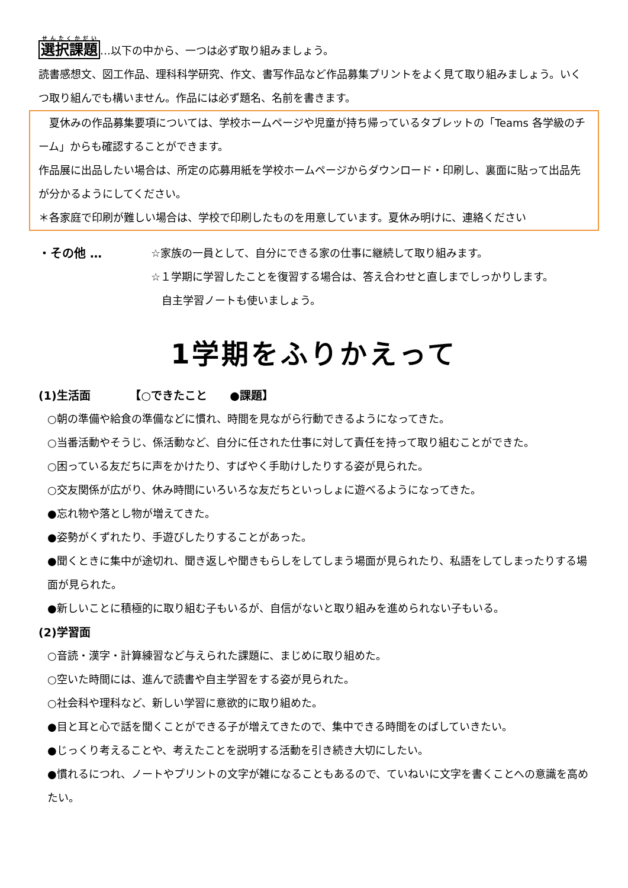選択課題…以下の中から、一つは必ず取り組みましょう。
読書感想文、図工作品、理科科学研究、作文、書写作品など作品募集プリントをよく見て取り組みましょう。いくつ取り組んでも構いません。作品には必ず題名、名前を書きます。
　夏休みの作品募集要項については、学校ホームページや児童が持ち帰っているタブレットの「Teams 各学級のチーム」からも確認することができます。
作品展に出品したい場合は、所定の応募用紙を学校ホームページからダウンロード・印刷し、裏面に貼って出品先が分かるようにしてください。
＊各家庭で印刷が難しい場合は、学校で印刷したものを用意しています。夏休み明けに、連絡ください
・その他 … ☆家族の一員として、自分にできる家の仕事に継続して取り組みます。
☆１学期に学習したことを復習する場合は、答え合わせと直しまでしっかりします。
　自主学習ノートも使いましょう。
1学期をふりかえって
(1)生活面　　　　【○できたこと　　●課題】
○朝の準備や給食の準備などに慣れ、時間を見ながら行動できるようになってきた。
○当番活動やそうじ、係活動など、自分に任された仕事に対して責任を持って取り組むことができた。
○困っている友だちに声をかけたり、すばやく手助けしたりする姿が見られた。
○交友関係が広がり、休み時間にいろいろな友だちといっしょに遊べるようになってきた。
●忘れ物や落とし物が増えてきた。
●姿勢がくずれたり、手遊びしたりすることがあった。
●聞くときに集中が途切れ、聞き返しや聞きもらしをしてしまう場面が見られたり、私語をしてしまったりする場面が見られた。
●新しいことに積極的に取り組む子もいるが、自信がないと取り組みを進められない子もいる。
(2)学習面
○音読・漢字・計算練習など与えられた課題に、まじめに取り組めた。
○空いた時間には、進んで読書や自主学習をする姿が見られた。
○社会科や理科など、新しい学習に意欲的に取り組めた。
●目と耳と心で話を聞くことができる子が増えてきたので、集中できる時間をのばしていきたい。
●じっくり考えることや、考えたことを説明する活動を引き続き大切にしたい。
●慣れるにつれ、ノートやプリントの文字が雑になることもあるので、ていねいに文字を書くことへの意識を高めたい。